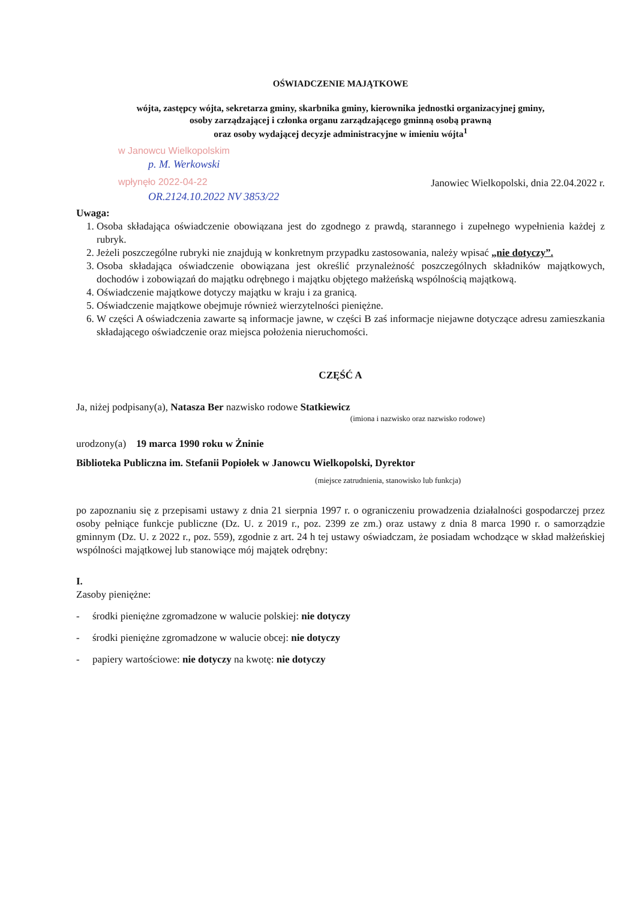OŚWIADCZENIE MAJĄTKOWE
wójta, zastępcy wójta, sekretarza gminy, skarbnika gminy, kierownika jednostki organizacyjnej gminy,
osoby zarządzającej i członka organu zarządzającego gminną osobą prawną
oraz osoby wydającej decyzje administracyjne w imieniu wójta<sup>1</sup>
w Janowcu Wielkopolskim
p. M. Werkowski
wpłynęło 2022-04-22
Janowiec Wielkopolski, dnia 22.04.2022 r.
OR.2124.10.2022 NV 3853/22
Uwaga:
1. Osoba składająca oświadczenie obowiązana jest do zgodnego z prawdą, starannego i zupełnego wypełnienia każdej z rubryk.
2. Jeżeli poszczególne rubryki nie znajdują w konkretnym przypadku zastosowania, należy wpisać „nie dotyczy”.
3. Osoba składająca oświadczenie obowiązana jest określić przynależność poszczególnych składników majątkowych, dochodów i zobowiązań do majątku odrębnego i majątku objętego małżeńską wspólnością majątkową.
4. Oświadczenie majątkowe dotyczy majątku w kraju i za granicą.
5. Oświadczenie majątkowe obejmuje również wierzytelności pieniężne.
6. W części A oświadczenia zawarte są informacje jawne, w części B zaś informacje niejawne dotyczące adresu zamieszkania składającego oświadczenie oraz miejsca położenia nieruchomości.
CZĘŚĆ A
Ja, niżej podpisany(a), Natasza Ber nazwisko rodowe Statkiewicz
(imiona i nazwisko oraz nazwisko rodowe)
urodzony(a) 19 marca 1990 roku w Żninie
Biblioteka Publiczna im. Stefanii Popiołek w Janowcu Wielkopolski, Dyrektor
(miejsce zatrudnienia, stanowisko lub funkcja)
po zapoznaniu się z przepisami ustawy z dnia 21 sierpnia 1997 r. o ograniczeniu prowadzenia działalności gospodarczej przez osoby pełniące funkcje publiczne (Dz. U. z 2019 r., poz. 2399 ze zm.) oraz ustawy z dnia 8 marca 1990 r. o samorządzie gminnym (Dz. U. z 2022 r., poz. 559), zgodnie z art. 24 h tej ustawy oświadczam, że posiadam wchodzące w skład małżeńskiej wspólności majątkowej lub stanowiące mój majątek odrębny:
I.
Zasoby pieniężne:
- środki pieniężne zgromadzone w walucie polskiej: nie dotyczy
- środki pieniężne zgromadzone w walucie obcej: nie dotyczy
- papiery wartościowe: nie dotyczy na kwotę: nie dotyczy